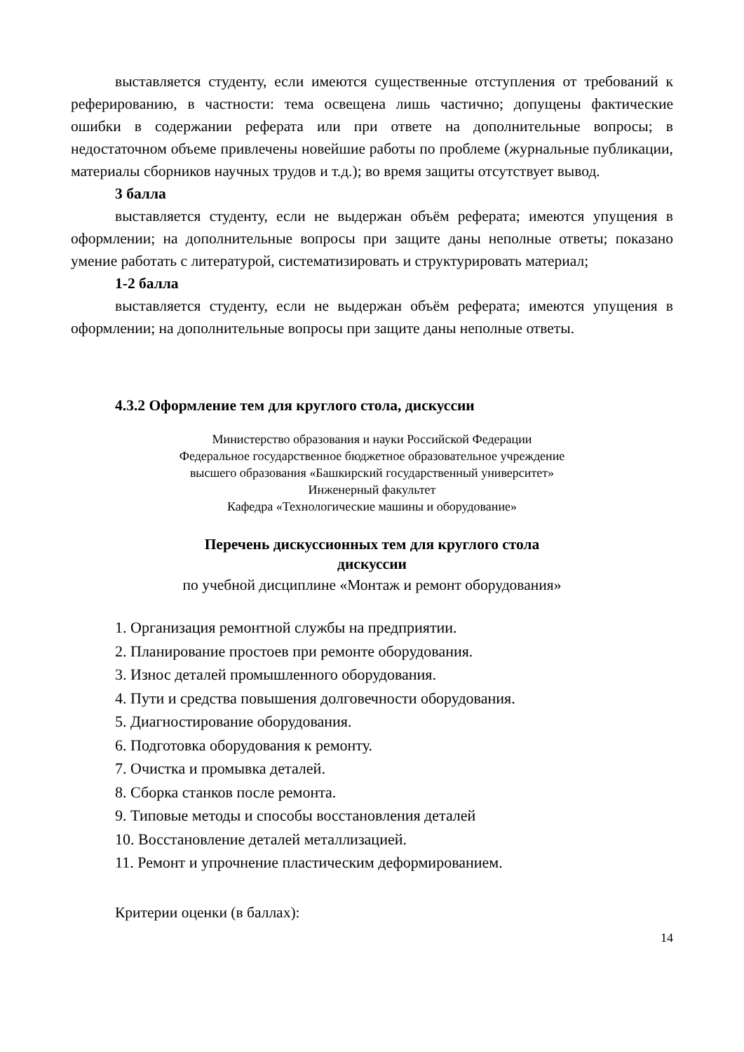выставляется студенту, если имеются существенные отступления от требований к реферированию, в частности: тема освещена лишь частично; допущены фактические ошибки в содержании реферата или при ответе на дополнительные вопросы; в недостаточном объеме привлечены новейшие работы по проблеме (журнальные публикации, материалы сборников научных трудов и т.д.); во время защиты отсутствует вывод.
3 балла
выставляется студенту, если не выдержан объём реферата; имеются упущения в оформлении; на дополнительные вопросы при защите даны неполные ответы; показано умение работать с литературой, систематизировать и структурировать материал;
1-2 балла
выставляется студенту, если не выдержан объём реферата; имеются упущения в оформлении; на дополнительные вопросы при защите даны неполные ответы.
4.3.2 Оформление тем для круглого стола, дискуссии
Министерство образования и науки Российской Федерации
Федеральное государственное бюджетное образовательное учреждение
высшего образования «Башкирский государственный университет»
Инженерный факультет
Кафедра «Технологические машины и оборудование»
Перечень дискуссионных тем для круглого стола
дискуссии
по учебной дисциплине «Монтаж и ремонт оборудования»
1. Организация ремонтной службы на предприятии.
2. Планирование простоев при ремонте оборудования.
3. Износ деталей промышленного оборудования.
4. Пути и средства повышения долговечности оборудования.
5. Диагностирование оборудования.
6. Подготовка оборудования к ремонту.
7. Очистка и промывка деталей.
8. Сборка станков после ремонта.
9. Типовые методы и способы восстановления деталей
10. Восстановление деталей металлизацией.
11. Ремонт и упрочнение пластическим деформированием.
Критерии оценки (в баллах):
14